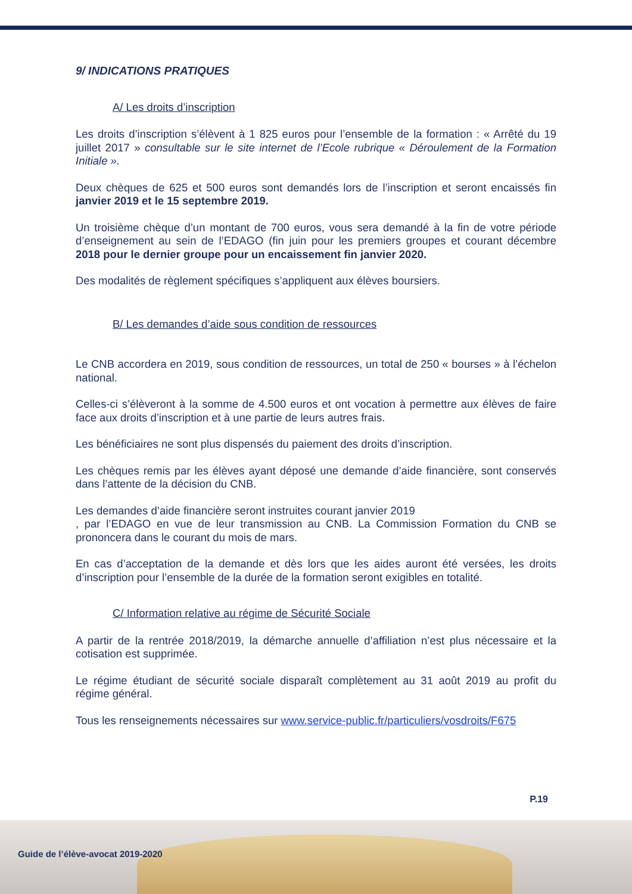9/ INDICATIONS PRATIQUES
A/ Les droits d’inscription
Les droits d’inscription s’élèvent à 1 825 euros pour l’ensemble de la formation : « Arrêté du 19 juillet 2017 » consultable sur le site internet de l’Ecole rubrique « Déroulement de la Formation Initiale ».
Deux chèques de 625 et 500 euros sont demandés lors de l’inscription et seront encaissés fin janvier 2019 et le 15 septembre 2019.
Un troisième chèque d’un montant de 700 euros, vous sera demandé à la fin de votre période d’enseignement au sein de l’EDAGO (fin juin pour les premiers groupes et courant décembre 2018 pour le dernier groupe pour un encaissement fin janvier 2020.
Des modalités de règlement spécifiques s’appliquent aux élèves boursiers.
B/ Les demandes d’aide sous condition de ressources
Le CNB accordera en 2019, sous condition de ressources, un total de 250 « bourses » à l’échelon national.
Celles-ci s’élèveront à la somme de 4.500 euros et ont vocation à permettre aux élèves de faire face aux droits d’inscription et à une partie de leurs autres frais.
Les bénéficiaires ne sont plus dispensés du paiement des droits d’inscription.
Les chèques remis par les élèves ayant déposé une demande d’aide financière, sont conservés dans l’attente de la décision du CNB.
Les demandes d’aide financière seront instruites courant janvier 2019
, par l’EDAGO en vue de leur transmission au CNB. La Commission Formation du CNB se prononcera dans le courant du mois de mars.
En cas d’acceptation de la demande et dès lors que les aides auront été versées, les droits d’inscription pour l’ensemble de la durée de la formation seront exigibles en totalité.
C/ Information relative au régime de Sécurité Sociale
A partir de la rentrée 2018/2019, la démarche annuelle d’affiliation n’est plus nécessaire et la cotisation est supprimée.
Le régime étudiant de sécurité sociale disparaît complètement au 31 août 2019 au profit du régime général.
Tous les renseignements nécessaires sur www.service-public.fr/particuliers/vosdroits/F675
P.19
Guide de l’élève-avocat 2019-2020